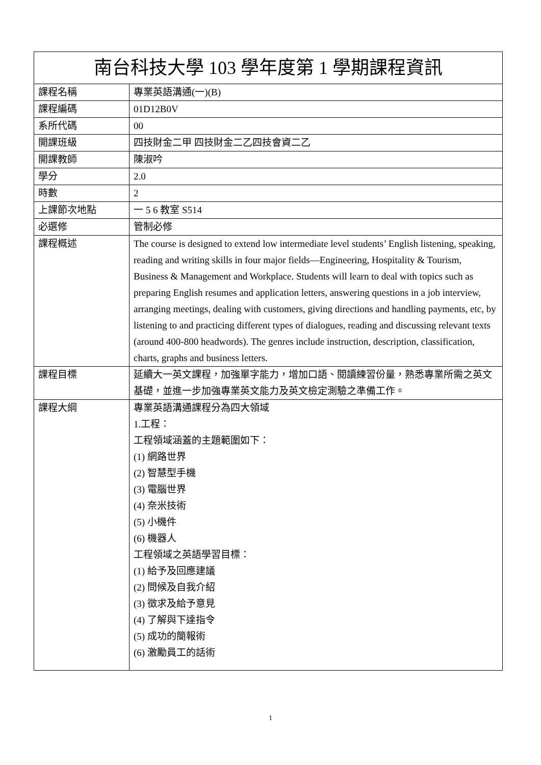| 南台科技大學 103 學年度第 1 學期課程資訊 | |
| --- | --- |
| 課程名稱 | 專業英語溝通(一)(B) |
| 課程編碼 | 01D12B0V |
| 系所代碼 | 00 |
| 開課班級 | 四技財金二甲 四技財金二乙四技會資二乙 |
| 開課教師 | 陳淑吟 |
| 學分 | 2.0 |
| 時數 | 2 |
| 上課節次地點 | 一 5 6 教室 S514 |
| 必選修 | 管制必修 |
| 課程概述 | The course is designed to extend low intermediate level students’ English listening, speaking, reading and writing skills in four major fields—Engineering, Hospitality & Tourism, Business & Management and Workplace. Students will learn to deal with topics such as preparing English resumes and application letters, answering questions in a job interview, arranging meetings, dealing with customers, giving directions and handling payments, etc, by listening to and practicing different types of dialogues, reading and discussing relevant texts (around 400-800 headwords). The genres include instruction, description, classification, charts, graphs and business letters. |
| 課程目標 | 延續大一英文課程，加強單字能力，增加口語、閱讀練習份量，熟悉專業所需之英文基礎，並進一步加強專業英文能力及英文檢定測驗之準備工作。 |
| 課程大綱 | 專業英語溝通課程分為四大領域 1.工程： 工程領域涵蓋的主題範圍如下： (1) 網路世界 (2) 智慧型手機 (3) 電腦世界 (4) 奈米技術 (5) 小機件 (6) 機器人 工程領域之英語學習目標： (1) 給予及回應建議 (2) 問候及自我介紹 (3) 徵求及給予意見 (4) 了解與下達指令 (5) 成功的簡報術 (6) 激勵員工的話術 |
1